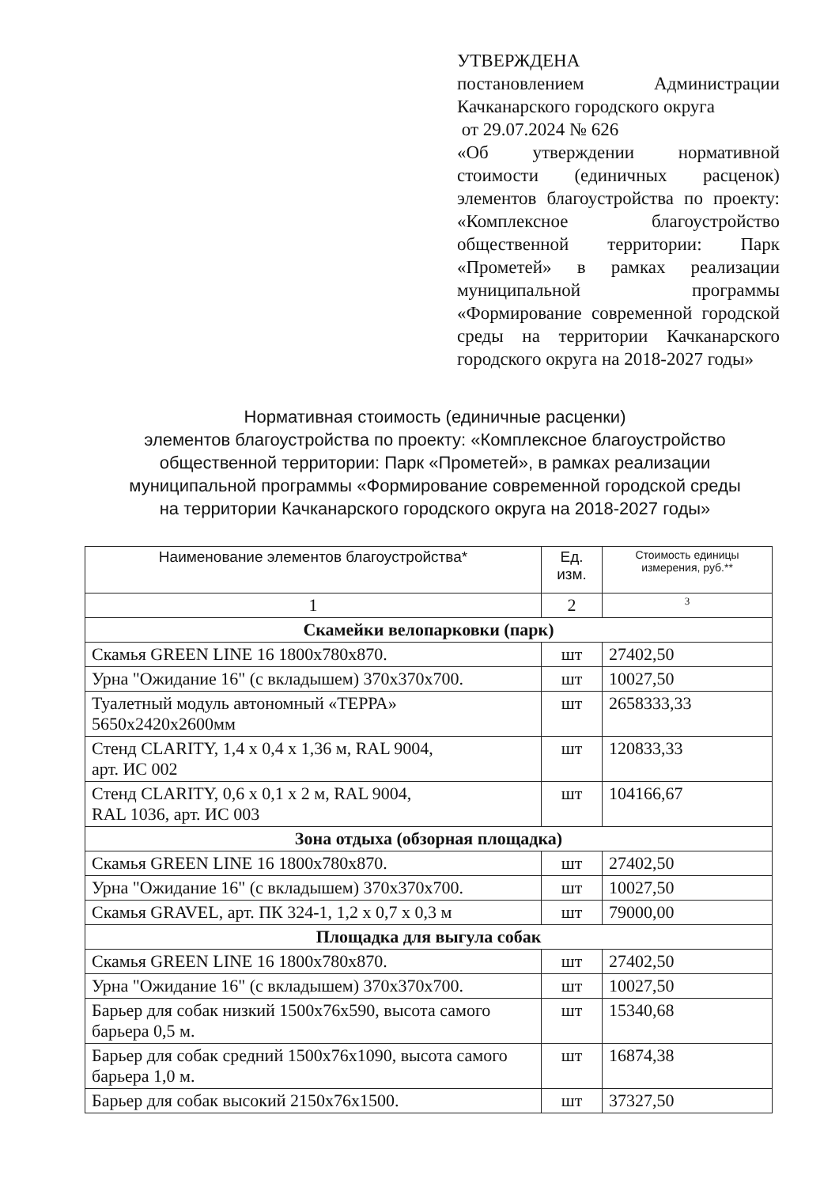УТВЕРЖДЕНА
постановлением Администрации Качканарского городского округа
от 29.07.2024 № 626
«Об утверждении нормативной стоимости (единичных расценок) элементов благоустройства по проекту: «Комплексное благоустройство общественной территории: Парк «Прометей» в рамках реализации муниципальной программы «Формирование современной городской среды на территории Качканарского городского округа на 2018-2027 годы»
Нормативная стоимость (единичные расценки)
элементов благоустройства по проекту: «Комплексное благоустройство общественной территории: Парк «Прометей», в рамках реализации муниципальной программы «Формирование современной городской среды на территории Качканарского городского округа на 2018-2027 годы»
| Наименование элементов благоустройства* | Ед. изм. | Стоимость единицы измерения, руб.** |
| --- | --- | --- |
| 1 | 2 | 3 |
| Скамейки велопарковки (парк) | | |
| Скамья GREEN LINE 16 1800х780х870. | шт | 27402,50 |
| Урна "Ожидание 16" (с вкладышем) 370х370х700. | шт | 10027,50 |
| Туалетный модуль автономный «ТЕРРА» 5650х2420х2600мм | шт | 2658333,33 |
| Стенд CLARITY, 1,4 х 0,4 х 1,36 м, RAL 9004, арт. ИС 002 | шт | 120833,33 |
| Стенд CLARITY, 0,6 х 0,1 х 2 м, RAL 9004, RAL 1036, арт. ИС 003 | шт | 104166,67 |
| Зона отдыха (обзорная площадка) | | |
| Скамья GREEN LINE 16 1800х780х870. | шт | 27402,50 |
| Урна "Ожидание 16" (с вкладышем) 370х370х700. | шт | 10027,50 |
| Скамья GRAVEL, арт. ПК 324-1, 1,2 х 0,7 х 0,3 м | шт | 79000,00 |
| Площадка для выгула собак | | |
| Скамья GREEN LINE 16 1800х780х870. | шт | 27402,50 |
| Урна "Ожидание 16" (с вкладышем) 370х370х700. | шт | 10027,50 |
| Барьер для собак низкий 1500х76х590, высота самого барьера 0,5 м. | шт | 15340,68 |
| Барьер для собак средний 1500х76х1090, высота самого барьера 1,0 м. | шт | 16874,38 |
| Барьер для собак высокий 2150х76х1500. | шт | 37327,50 |